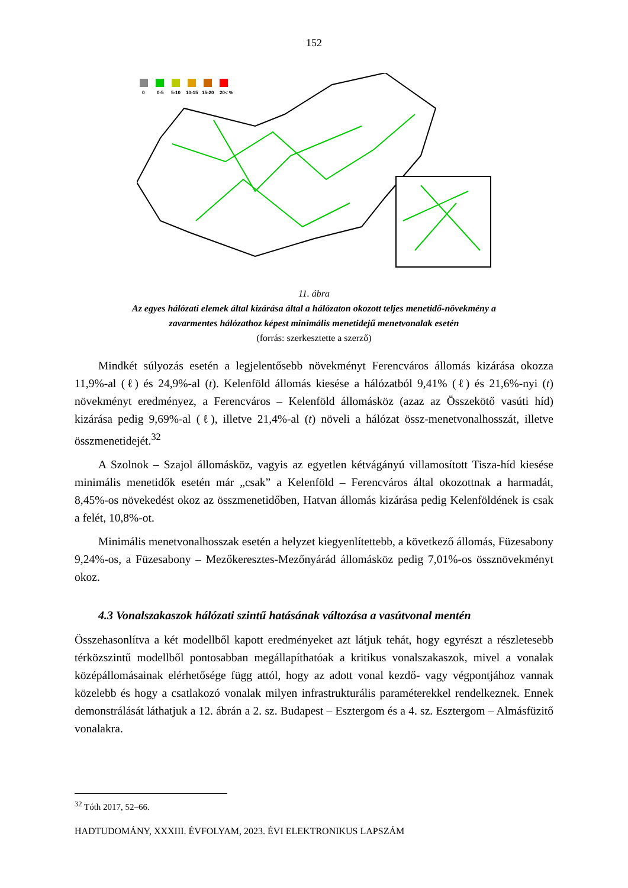152
0
0-5
5-10
10-15
15-20
20< %
11. ábra
Az egyes hálózati elemek által kizárása által a hálózaton okozott teljes menetidő-növekmény a
zavarmentes hálózathoz képest minimális menetidejű menetvonalak esetén
(forrás: szerkesztette a szerző)
Mindkét súlyozás esetén a legjelentősebb növekményt Ferencváros állomás kizárása okozza 11,9%-al (ℓ) és 24,9%-al (t). Kelenföld állomás kiesése a hálózatból 9,41% (ℓ) és 21,6%-nyi (t) növekményt eredményez, a Ferencváros – Kelenföld állomásköz (azaz az Összekötő vasúti híd) kizárása pedig 9,69%-al (ℓ), illetve 21,4%-al (t) növeli a hálózat össz-menetvonalhosszát, illetve összmenetidejét.<sup>32</sup>
A Szolnok – Szajol állomásköz, vagyis az egyetlen kétvágányú villamosított Tisza-híd kiesése minimális menetidők esetén már „csak” a Kelenföld – Ferencváros által okozottnak a harmadát, 8,45%-os növekedést okoz az összmenetidőben, Hatvan állomás kizárása pedig Kelenföldének is csak a felét, 10,8%-ot.
Minimális menetvonalhosszak esetén a helyzet kiegyenlítettebb, a következő állomás, Füzesabony 9,24%-os, a Füzesabony – Mezőkeresztes-Mezőnyárád állomásköz pedig 7,01%-os össznövekményt okoz.
4.3 Vonalszakaszok hálózati szintű hatásának változása a vasútvonal mentén
Összehasonlítva a két modellből kapott eredményeket azt látjuk tehát, hogy egyrészt a részletesebb térközszintű modellből pontosabban megállapíthatóak a kritikus vonalszakaszok, mivel a vonalak középállomásainak elérhetősége függ attól, hogy az adott vonal kezdő- vagy végpontjához vannak közelebb és hogy a csatlakozó vonalak milyen infrastrukturális paraméterekkel rendelkeznek. Ennek demonstrálását láthatjuk a 12. ábrán a 2. sz. Budapest – Esztergom és a 4. sz. Esztergom – Almásfüzitő vonalakra.
<sup>32</sup> Tóth 2017, 52–66.
HADTUDOMÁNY, XXXIII. ÉVFOLYAM, 2023. ÉVI ELEKTRONIKUS LAPSZÁM